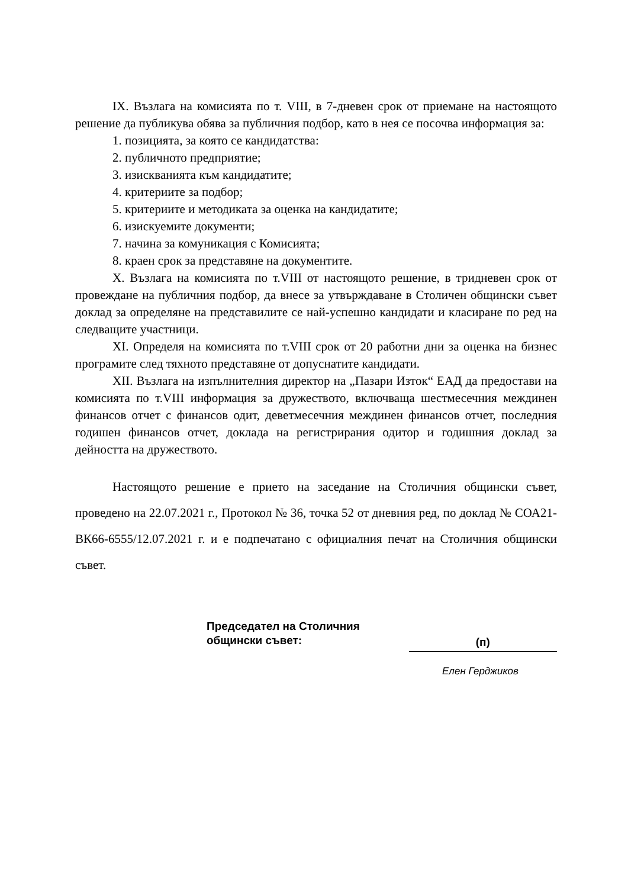IX. Възлага на комисията по т. VIII, в 7-дневен срок от приемане на настоящото решение да публикува обява за публичния подбор, като в нея се посочва информация за:
1. позицията, за която се кандидатства:
2. публичното предприятие;
3. изискванията към кандидатите;
4. критериите за подбор;
5. критериите и методиката за оценка на кандидатите;
6. изискуемите документи;
7. начина за комуникация с Комисията;
8. краен срок за представяне на документите.
X. Възлага на комисията по т.VIII от настоящото решение, в тридневен срок от провеждане на публичния подбор, да внесе за утвърждаване в Столичен общински съвет доклад за определяне на представилите се най-успешно кандидати и класиране по ред на следващите участници.
XI. Определя на комисията по т.VIII срок от 20 работни дни за оценка на бизнес програмите след тяхното представяне от допуснатите кандидати.
XII. Възлага на изпълнителния директор на „Пазари Изток“ ЕАД да предостави на комисията по т.VIII информация за дружеството, включваща шестмесечния междинен финансов отчет с финансов одит, деветмесечния междинен финансов отчет, последния годишен финансов отчет, доклада на регистрирания одитор и годишния доклад за дейността на дружеството.
Настоящото решение е прието на заседание на Столичния общински съвет, проведено на 22.07.2021 г., Протокол № 36, точка 52 от дневния ред, по доклад № СОА21-ВК66-6555/12.07.2021 г. и е подпечатано с официалния печат на Столичния общински съвет.
Председател на Столичния
общински съвет:
(п)
Елен Герджиков